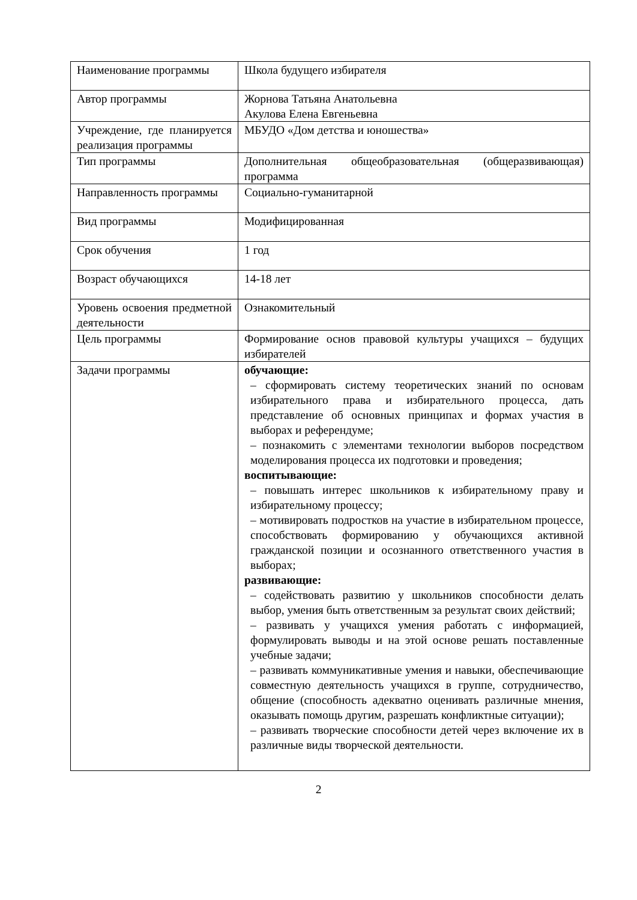| Наименование программы | Школа будущего избирателя |
| Автор программы | Жорнова Татьяна Анатольевна Акулова Елена Евгеньевна |
| Учреждение, где планируется реализация программы | МБУДО «Дом детства и юношества» |
| Тип программы | Дополнительная общеобразовательная (общеразвивающая) программа |
| Направленность программы | Социально-гуманитарной |
| Вид программы | Модифицированная |
| Срок обучения | 1 год |
| Возраст обучающихся | 14-18 лет |
| Уровень освоения предметной деятельности | Ознакомительный |
| Цель программы | Формирование основ правовой культуры учащихся – будущих избирателей |
| Задачи программы | обучающие: – сформировать систему теоретических знаний по основам избирательного права и избирательного процесса, дать представление об основных принципах и формах участия в выборах и референдуме; – познакомить с элементами технологии выборов посредством моделирования процесса их подготовки и проведения; воспитывающие: – повышать интерес школьников к избирательному праву и избирательному процессу; – мотивировать подростков на участие в избирательном процессе, способствовать формированию у обучающихся активной гражданской позиции и осознанного ответственного участия в выборах; развивающие: – содействовать развитию у школьников способности делать выбор, умения быть ответственным за результат своих действий; – развивать у учащихся умения работать с информацией, формулировать выводы и на этой основе решать поставленные учебные задачи; – развивать коммуникативные умения и навыки, обеспечивающие совместную деятельность учащихся в группе, сотрудничество, общение (способность адекватно оценивать различные мнения, оказывать помощь другим, разрешать конфликтные ситуации); – развивать творческие способности детей через включение их в различные виды творческой деятельности. |
2